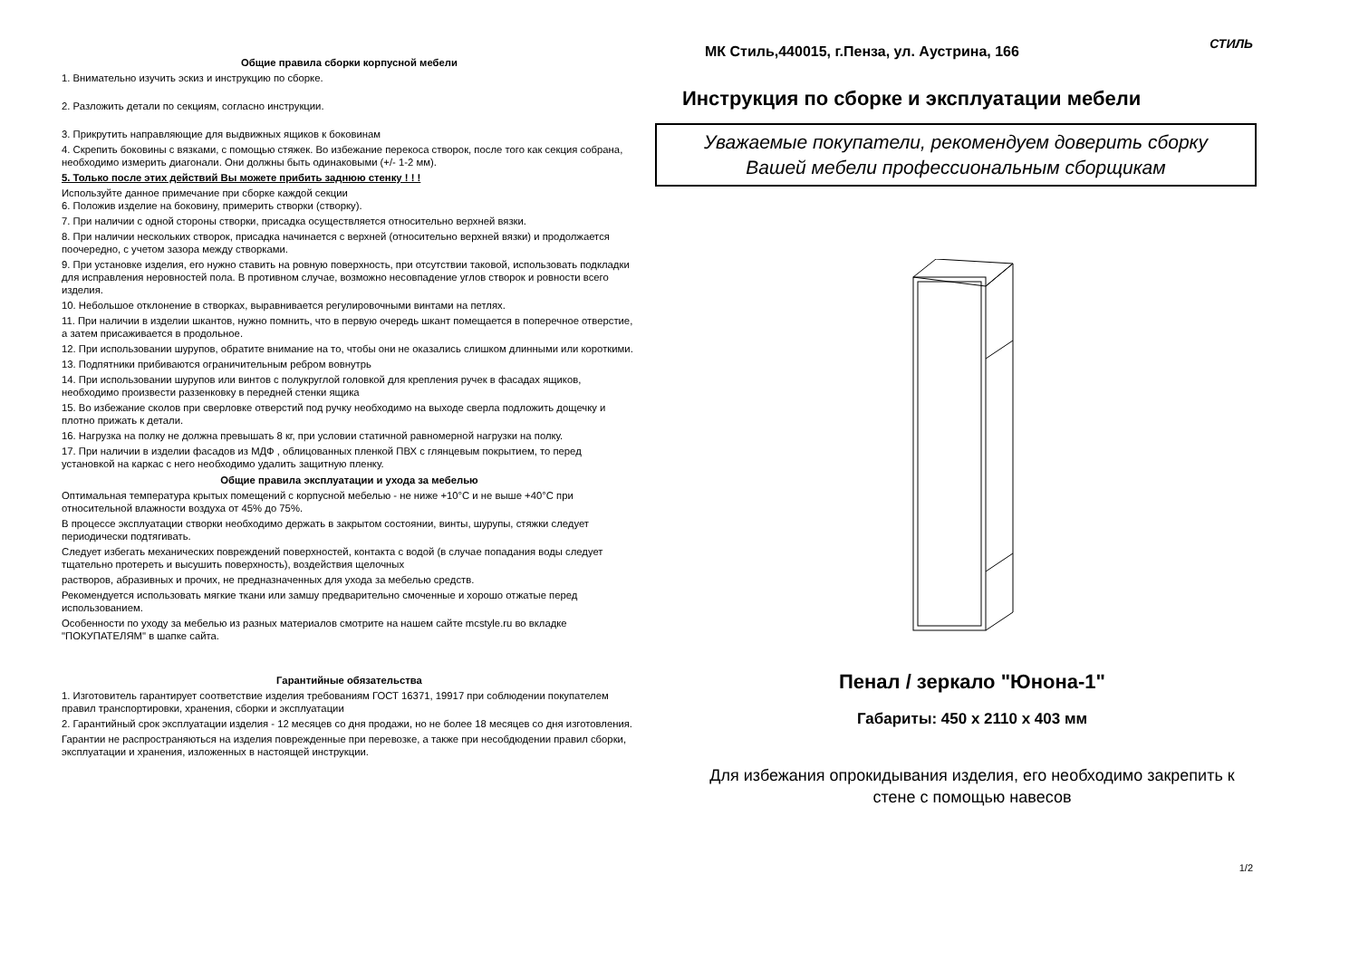Общие правила сборки корпусной мебели
1. Внимательно изучить эскиз и инструкцию по сборке.
2. Разложить детали по секциям, согласно инструкции.
3. Прикрутить направляющие для выдвижных ящиков к боковинам
4. Скрепить боковины с вязками, с помощью стяжек. Во избежание перекоса створок, после того как секция собрана, необходимо измерить диагонали. Они должны быть одинаковыми (+/- 1-2 мм).
5. Только после этих действий Вы можете прибить заднюю стенку ! ! !
Используйте данное примечание при сборке каждой секции
6. Положив изделие на боковину, примерить створки (створку).
7. При наличии с одной стороны створки, присадка осуществляется относительно верхней вязки.
8. При наличии нескольких створок, присадка начинается с верхней (относительно верхней вязки) и продолжается поочередно, с учетом зазора между створками.
9. При установке изделия, его нужно ставить на ровную поверхность, при отсутствии таковой, использовать подкладки для исправления неровностей пола. В противном случае, возможно несовпадение углов створок и ровности всего изделия.
10. Небольшое отклонение в створках, выравнивается регулировочными винтами на петлях.
11. При наличии в изделии шкантов, нужно помнить, что в первую очередь шкант помещается в поперечное отверстие, а затем присаживается в продольное.
12. При использовании шурупов, обратите внимание на то, чтобы они не оказались слишком длинными или короткими.
13. Подпятники прибиваются ограничительным ребром вовнутрь
14. При использовании шурупов или винтов с полукруглой головкой для крепления ручек в фасадах ящиков, необходимо произвести раззенковку в передней стенки ящика
15. Во избежание сколов при сверловке отверстий под ручку необходимо на выходе сверла подложить дощечку и плотно прижать к детали.
16. Нагрузка на полку не должна превышать 8 кг, при условии статичной равномерной нагрузки на полку.
17. При наличии в изделии фасадов из МДФ , облицованных пленкой ПВХ с глянцевым покрытием, то перед установкой на каркас с него необходимо удалить защитную пленку.
Общие правила эксплуатации и ухода за мебелью
Оптимальная температура крытых помещений с корпусной мебелью - не ниже +10°С и не выше +40°С при относительной влажности воздуха от 45% до 75%.
В процессе эксплуатации створки необходимо держать в закрытом состоянии, винты, шурупы, стяжки следует периодически подтягивать.
Следует избегать механических повреждений поверхностей, контакта с водой (в случае попадания воды следует тщательно протереть и высушить поверхность), воздействия щелочных
растворов, абразивных и прочих, не предназначенных для ухода за мебелью средств.
Рекомендуется использовать мягкие ткани или замшу предварительно смоченные и хорошо отжатые перед использованием.
Особенности по уходу за мебелью из разных материалов смотрите на нашем сайте mcstyle.ru во вкладке "ПОКУПАТЕЛЯМ" в шапке сайта.
Гарантийные обязательства
1. Изготовитель гарантирует соответствие изделия требованиям ГОСТ 16371, 19917 при соблюдении покупателем правил транспортировки, хранения, сборки и эксплуатации
2. Гарантийный срок эксплуатации изделия - 12 месяцев со дня продажи, но не более 18 месяцев со дня изготовления.
Гарантии не распространяються на изделия поврежденные при перевозке, а также при несобдюдении правил сборки, эксплуатации и хранения, изложенных в настоящей инструкции.
СТИЛЬ
МК Стиль,440015, г.Пенза, ул. Аустрина, 166
Инструкция по сборке и эксплуатации мебели
Уважаемые покупатели, рекомендуем доверить сборку
Вашей мебели профессиональным сборщикам
Пенал / зеркало "Юнона-1"
Габариты: 450 x 2110 x 403 мм
Для избежания опрокидывания изделия, его необходимо закрепить к
стене с помощью навесов
1/2